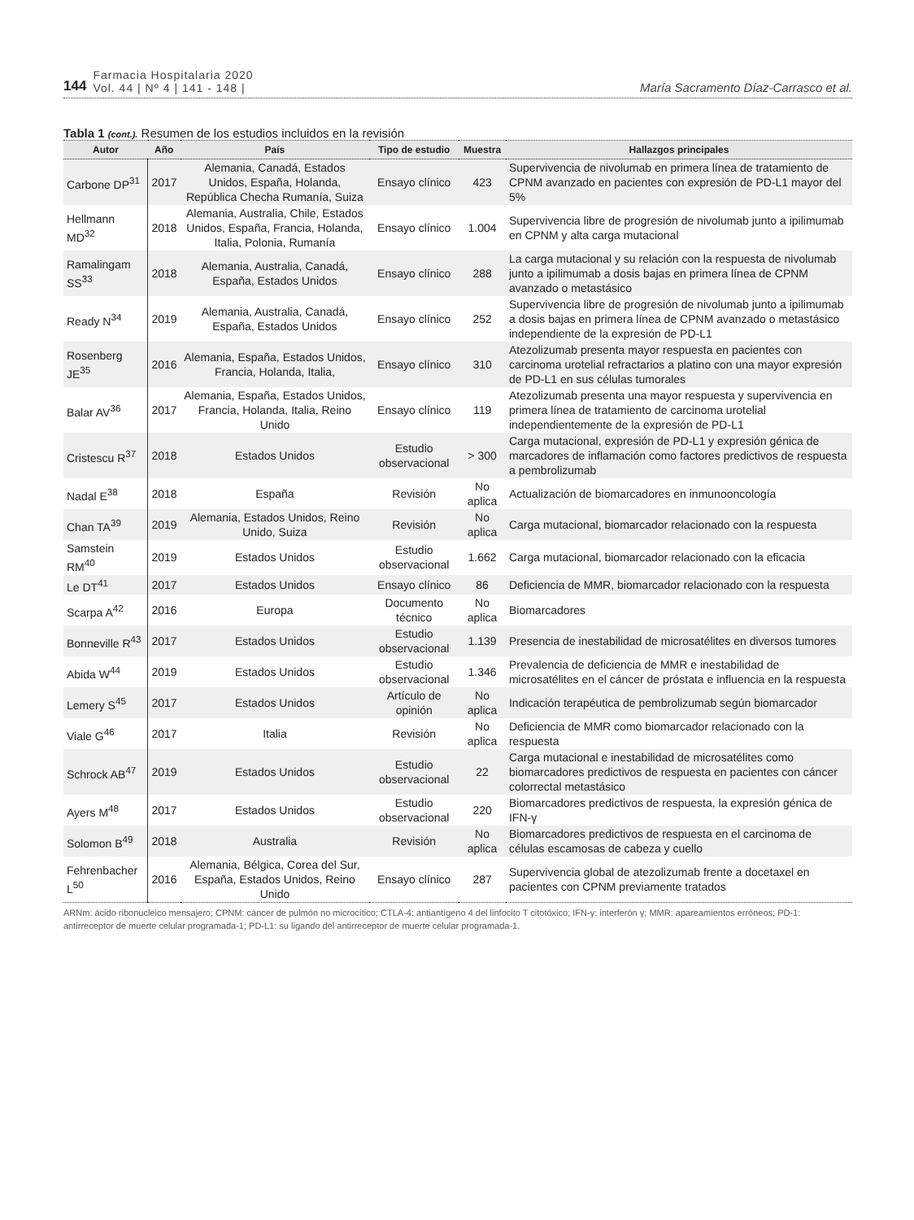144 Farmacia Hospitalaria 2020
Vol. 44 | Nº 4 | 141 - 148 | María Sacramento Díaz-Carrasco et al.
Tabla 1 (cont.). Resumen de los estudios incluidos en la revisión
| Autor | Año | País | Tipo de estudio | Muestra | Hallazgos principales |
| --- | --- | --- | --- | --- | --- |
| Carbone DP<sup>31</sup> | 2017 | Alemania, Canadá, Estados Unidos, España, Holanda, República Checha Rumanía, Suiza | Ensayo clínico | 423 | Supervivencia de nivolumab en primera línea de tratamiento de CPNM avanzado en pacientes con expresión de PD-L1 mayor del 5% |
| Hellmann MD<sup>32</sup> | 2018 | Alemania, Australia, Chile, Estados Unidos, España, Francia, Holanda, Italia, Polonia, Rumanía | Ensayo clínico | 1.004 | Supervivencia libre de progresión de nivolumab junto a ipilimumab en CPNM y alta carga mutacional |
| Ramalingam SS<sup>33</sup> | 2018 | Alemania, Australia, Canadá, España, Estados Unidos | Ensayo clínico | 288 | La carga mutacional y su relación con la respuesta de nivolumab junto a ipilimumab a dosis bajas en primera línea de CPNM avanzado o metastásico |
| Ready N<sup>34</sup> | 2019 | Alemania, Australia, Canadá, España, Estados Unidos | Ensayo clínico | 252 | Supervivencia libre de progresión de nivolumab junto a ipilimumab a dosis bajas en primera línea de CPNM avanzado o metastásico independiente de la expresión de PD-L1 |
| Rosenberg JE<sup>35</sup> | 2016 | Alemania, España, Estados Unidos, Francia, Holanda, Italia, | Ensayo clínico | 310 | Atezolizumab presenta mayor respuesta en pacientes con carcinoma urotelial refractarios a platino con una mayor expresión de PD-L1 en sus células tumorales |
| Balar AV<sup>36</sup> | 2017 | Alemania, España, Estados Unidos, Francia, Holanda, Italia, Reino Unido | Ensayo clínico | 119 | Atezolizumab presenta una mayor respuesta y supervivencia en primera línea de tratamiento de carcinoma urotelial independientemente de la expresión de PD-L1 |
| Cristescu R<sup>37</sup> | 2018 | Estados Unidos | Estudio observacional | > 300 | Carga mutacional, expresión de PD-L1 y expresión génica de marcadores de inflamación como factores predictivos de respuesta a pembrolizumab |
| Nadal E<sup>38</sup> | 2018 | España | Revisión | No aplica | Actualización de biomarcadores en inmunooncología |
| Chan TA<sup>39</sup> | 2019 | Alemania, Estados Unidos, Reino Unido, Suiza | Revisión | No aplica | Carga mutacional, biomarcador relacionado con la respuesta |
| Samstein RM<sup>40</sup> | 2019 | Estados Unidos | Estudio observacional | 1.662 | Carga mutacional, biomarcador relacionado con la eficacia |
| Le DT<sup>41</sup> | 2017 | Estados Unidos | Ensayo clínico | 86 | Deficiencia de MMR, biomarcador relacionado con la respuesta |
| Scarpa A<sup>42</sup> | 2016 | Europa | Documento técnico | No aplica | Biomarcadores |
| Bonneville R<sup>43</sup> | 2017 | Estados Unidos | Estudio observacional | 1.139 | Presencia de inestabilidad de microsatélites en diversos tumores |
| Abida W<sup>44</sup> | 2019 | Estados Unidos | Estudio observacional | 1.346 | Prevalencia de deficiencia de MMR e inestabilidad de microsatélites en el cáncer de próstata e influencia en la respuesta |
| Lemery S<sup>45</sup> | 2017 | Estados Unidos | Artículo de opinión | No aplica | Indicación terapéutica de pembrolizumab según biomarcador |
| Viale G<sup>46</sup> | 2017 | Italia | Revisión | No aplica | Deficiencia de MMR como biomarcador relacionado con la respuesta |
| Schrock AB<sup>47</sup> | 2019 | Estados Unidos | Estudio observacional | 22 | Carga mutacional e inestabilidad de microsatélites como biomarcadores predictivos de respuesta en pacientes con cáncer colorrectal metastásico |
| Ayers M<sup>48</sup> | 2017 | Estados Unidos | Estudio observacional | 220 | Biomarcadores predictivos de respuesta, la expresión génica de IFN-γ |
| Solomon B<sup>49</sup> | 2018 | Australia | Revisión | No aplica | Biomarcadores predictivos de respuesta en el carcinoma de células escamosas de cabeza y cuello |
| Fehrenbacher L<sup>50</sup> | 2016 | Alemania, Bélgica, Corea del Sur, España, Estados Unidos, Reino Unido | Ensayo clínico | 287 | Supervivencia global de atezolizumab frente a docetaxel en pacientes con CPNM previamente tratados |
ARNm: ácido ribonucleico mensajero; CPNM: cáncer de pulmón no microcítico; CTLA-4: antiantígeno 4 del linfocito T citotóxico; IFN-γ: interferón γ; MMR: apareamientos erróneos; PD-1: antirreceptor de muerte celular programada-1; PD-L1: su ligando del antirreceptor de muerte celular programada-1.